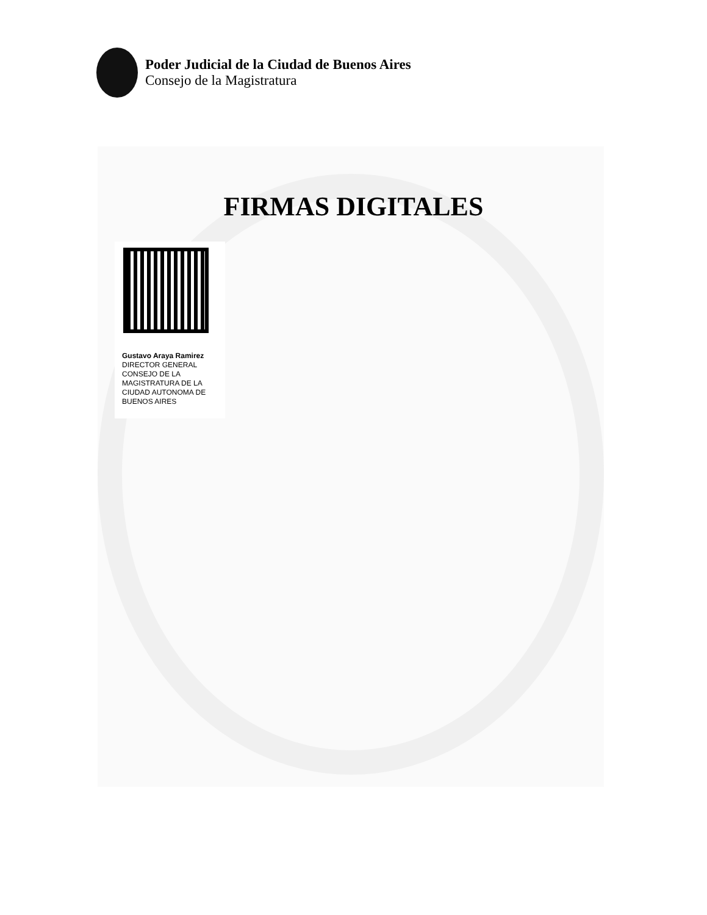Poder Judicial de la Ciudad de Buenos Aires
Consejo de la Magistratura
FIRMAS DIGITALES
Gustavo Araya Ramirez
DIRECTOR GENERAL
CONSEJO DE LA MAGISTRATURA DE LA CIUDAD AUTONOMA DE BUENOS AIRES